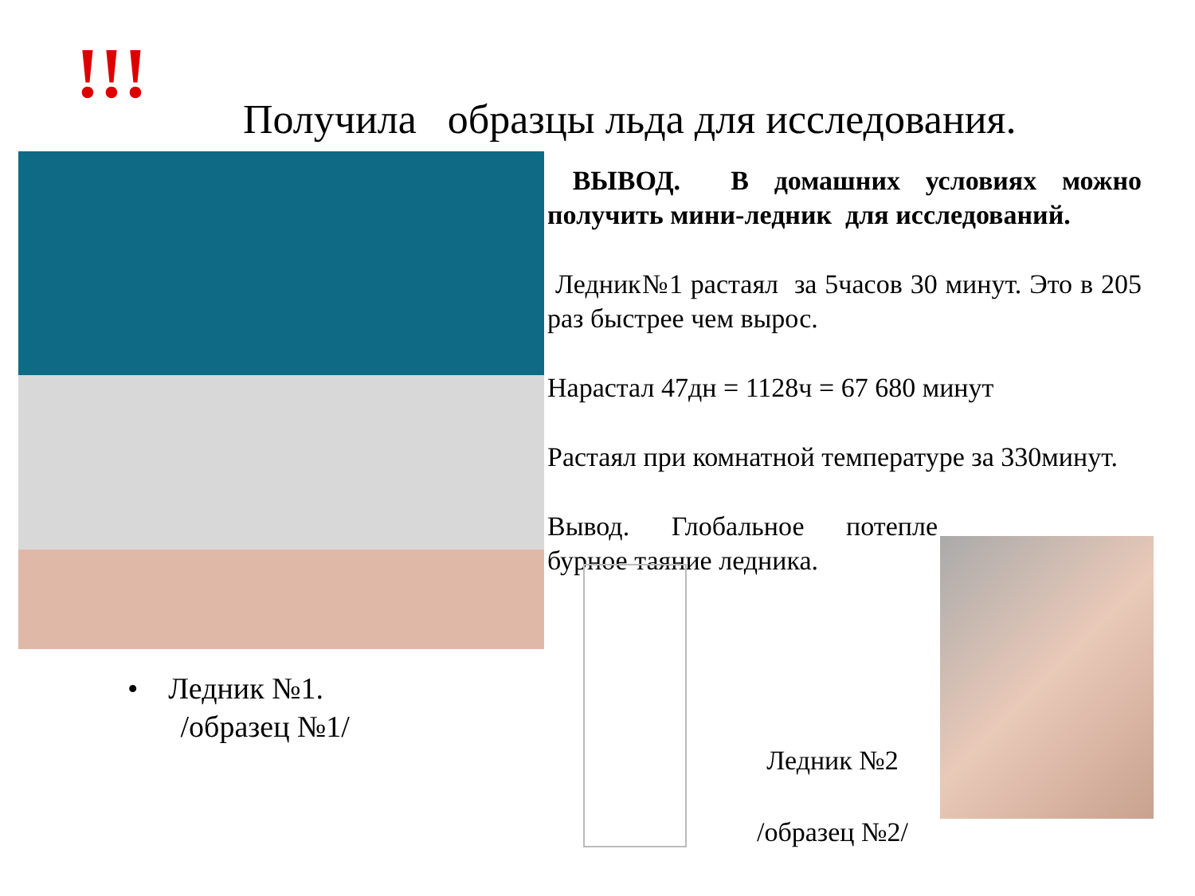!!!
Получила образцы льда для исследования.
ВЫВОД. В домашних условиях можно получить мини-ледник для исследований.
Ледник№1 растаял за 5часов 30 минут. Это в 205 раз быстрее чем вырос.
Нарастал 47дн = 1128ч = 67 680 минут
Растаял при комнатной температуре за 330минут.
Вывод. Глобальное потепле бурное таяние ледника.
• Ледник №1.
/образец №1/
Ледник №2
/образец №2/